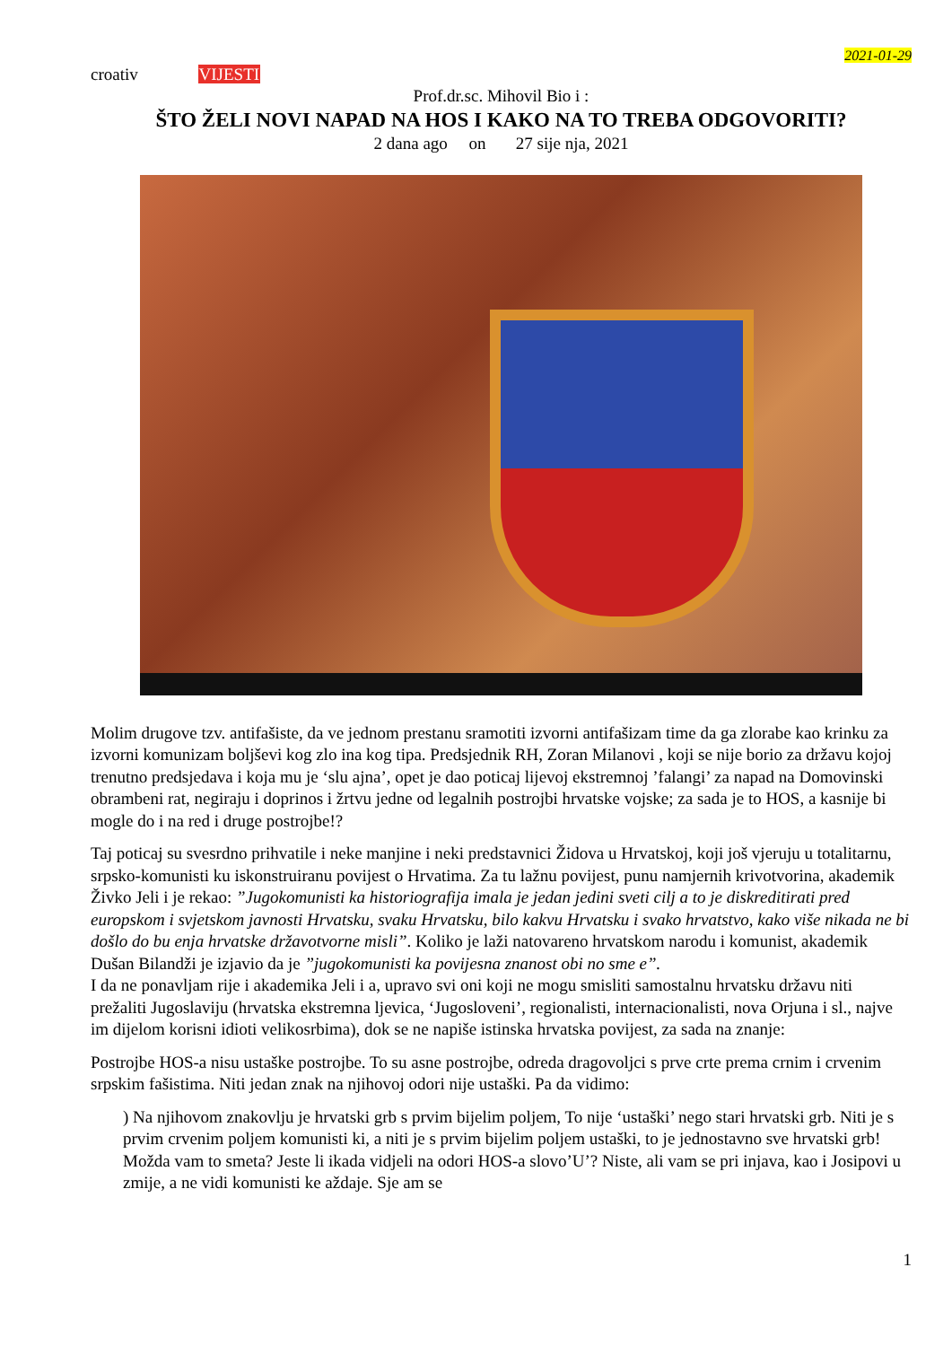2021-01-29
croativ VIJESTI
Prof.dr.sc. Mihovil Bio i :
ŠTO ŽELI NOVI NAPAD NA HOS I KAKO NA TO TREBA ODGOVORITI?
2 dana ago on 27 sije nja, 2021
Molim drugove tzv. antifašiste, da ve jednom prestanu sramotiti izvorni antifašizam time da ga zlorabe kao krinku za izvorni komunizam boljševi kog zlo ina kog tipa. Predsjednik RH, Zoran Milanovi , koji se nije borio za državu kojoj trenutno predsjedava i koja mu je ‘slu ajna’, opet je dao poticaj lijevoj ekstremnoj ’falangi’ za napad na Domovinski obrambeni rat, negiraju i doprinos i žrtvu jedne od legalnih postrojbi hrvatske vojske; za sada je to HOS, a kasnije bi mogle do i na red i druge postrojbe!?
Taj poticaj su svesrdno prihvatile i neke manjine i neki predstavnici Židova u Hrvatskoj, koji još vjeruju u totalitarnu, srpsko-komunisti ku iskonstruiranu povijest o Hrvatima. Za tu lažnu povijest, punu namjernih krivotvorina, akademik Živko Jeli i je rekao: ”Jugokomunisti ka historiografija imala je jedan jedini sveti cilj a to je diskreditirati pred europskom i svjetskom javnosti Hrvatsku, svaku Hrvatsku, bilo kakvu Hrvatsku i svako hrvatstvo, kako više nikada ne bi došlo do bu enja hrvatske državotvorne misli”. Koliko je laži natovareno hrvatskom narodu i komunist, akademik Dušan Bilandži je izjavio da je ”jugokomunisti ka povijesna znanost obi no sme e”.
I da ne ponavljam rije i akademika Jeli i a, upravo svi oni koji ne mogu smisliti samostalnu hrvatsku državu niti prežaliti Jugoslaviju (hrvatska ekstremna ljevica, ‘Jugosloveni’, regionalisti, internacionalisti, nova Orjuna i sl., najve im dijelom korisni idioti velikosrbima), dok se ne napiše istinska hrvatska povijest, za sada na znanje:
Postrojbe HOS-a nisu ustaške postrojbe. To su asne postrojbe, odreda dragovoljci s prve crte prema crnim i crvenim srpskim fašistima. Niti jedan znak na njihovoj odori nije ustaški. Pa da vidimo:
) Na njihovom znakovlju je hrvatski grb s prvim bijelim poljem, To nije ‘ustaški’ nego stari hrvatski grb. Niti je s prvim crvenim poljem komunisti ki, a niti je s prvim bijelim poljem ustaški, to je jednostavno sve hrvatski grb! Možda vam to smeta? Jeste li ikada vidjeli na odori HOS-a slovo’U’? Niste, ali vam se pri injava, kao i Josipovi u zmije, a ne vidi komunisti ke aždaje. Sje am se
1